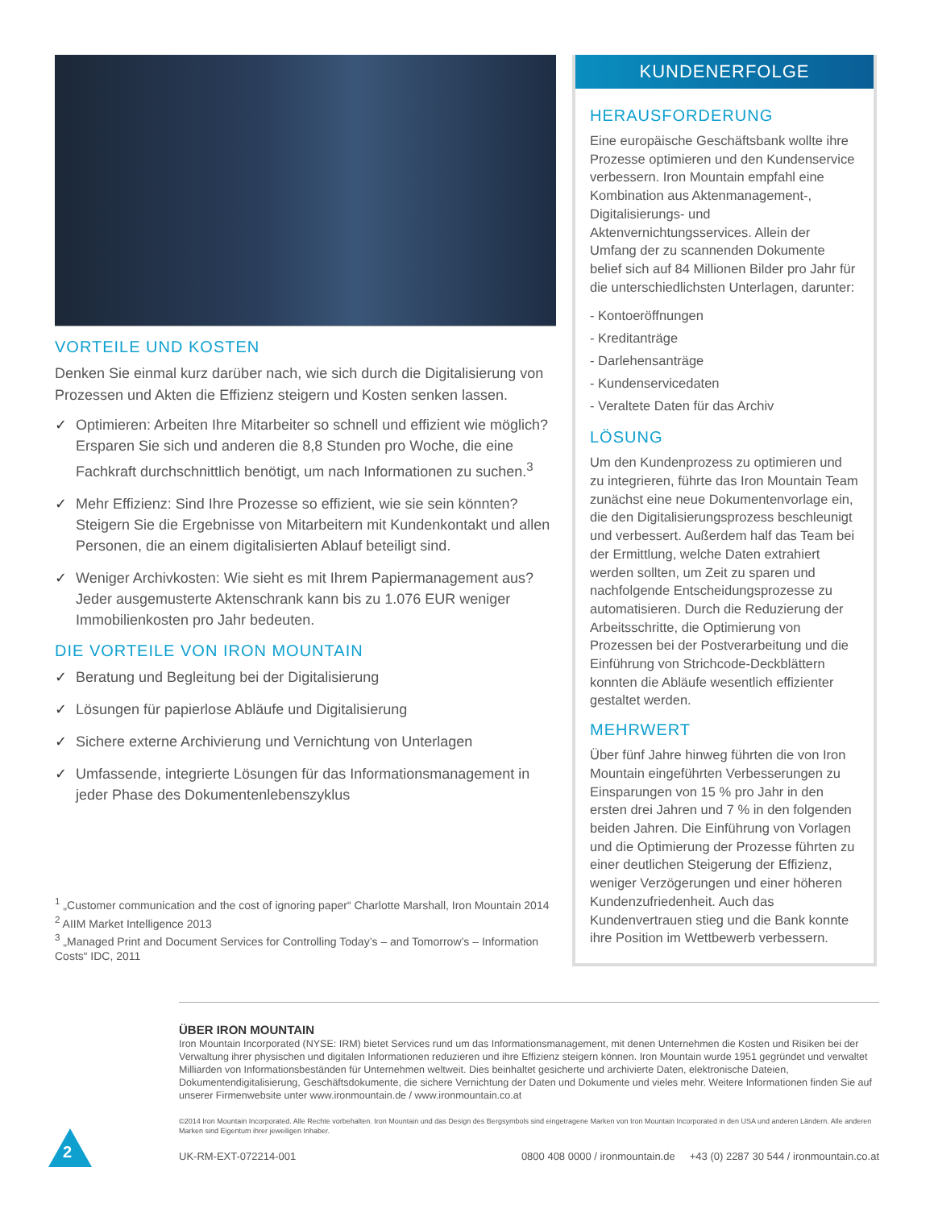VORTEILE UND KOSTEN
Denken Sie einmal kurz darüber nach, wie sich durch die Digitalisierung von Prozessen und Akten die Effizienz steigern und Kosten senken lassen.
✓ Optimieren: Arbeiten Ihre Mitarbeiter so schnell und effizient wie möglich? Ersparen Sie sich und anderen die 8,8 Stunden pro Woche, die eine Fachkraft durchschnittlich benötigt, um nach Informationen zu suchen.<sup>3</sup>
✓ Mehr Effizienz: Sind Ihre Prozesse so effizient, wie sie sein könnten? Steigern Sie die Ergebnisse von Mitarbeitern mit Kundenkontakt und allen Personen, die an einem digitalisierten Ablauf beteiligt sind.
✓ Weniger Archivkosten: Wie sieht es mit Ihrem Papiermanagement aus? Jeder ausgemusterte Aktenschrank kann bis zu 1.076 EUR weniger Immobilienkosten pro Jahr bedeuten.
DIE VORTEILE VON IRON MOUNTAIN
✓ Beratung und Begleitung bei der Digitalisierung
✓ Lösungen für papierlose Abläufe und Digitalisierung
✓ Sichere externe Archivierung und Vernichtung von Unterlagen
✓ Umfassende, integrierte Lösungen für das Informationsmanagement in jeder Phase des Dokumentenlebenszyklus
<sup>1</sup> „Customer communication and the cost of ignoring paper“ Charlotte Marshall, Iron Mountain 2014
<sup>2</sup> AIIM Market Intelligence 2013
<sup>3</sup> „Managed Print and Document Services for Controlling Today’s – and Tomorrow’s – Information Costs“ IDC, 2011
KUNDENERFOLGE
HERAUSFORDERUNG
Eine europäische Geschäftsbank wollte ihre Prozesse optimieren und den Kundenservice verbessern. Iron Mountain empfahl eine Kombination aus Aktenmanagement-, Digitalisierungs- und Aktenvernichtungsservices. Allein der Umfang der zu scannenden Dokumente belief sich auf 84 Millionen Bilder pro Jahr für die unterschiedlichsten Unterlagen, darunter:
- Kontoeröffnungen
- Kreditanträge
- Darlehensanträge
- Kundenservicedaten
- Veraltete Daten für das Archiv
LÖSUNG
Um den Kundenprozess zu optimieren und zu integrieren, führte das Iron Mountain Team zunächst eine neue Dokumentenvorlage ein, die den Digitalisierungsprozess beschleunigt und verbessert. Außerdem half das Team bei der Ermittlung, welche Daten extrahiert werden sollten, um Zeit zu sparen und nachfolgende Entscheidungsprozesse zu automatisieren. Durch die Reduzierung der Arbeitsschritte, die Optimierung von Prozessen bei der Postverarbeitung und die Einführung von Strichcode-Deckblättern konnten die Abläufe wesentlich effizienter gestaltet werden.
MEHRWERT
Über fünf Jahre hinweg führten die von Iron Mountain eingeführten Verbesserungen zu Einsparungen von 15 % pro Jahr in den ersten drei Jahren und 7 % in den folgenden beiden Jahren. Die Einführung von Vorlagen und die Optimierung der Prozesse führten zu einer deutlichen Steigerung der Effizienz, weniger Verzögerungen und einer höheren Kundenzufriedenheit. Auch das Kundenvertrauen stieg und die Bank konnte ihre Position im Wettbewerb verbessern.
ÜBER IRON MOUNTAIN
Iron Mountain Incorporated (NYSE: IRM) bietet Services rund um das Informationsmanagement, mit denen Unternehmen die Kosten und Risiken bei der Verwaltung ihrer physischen und digitalen Informationen reduzieren und ihre Effizienz steigern können. Iron Mountain wurde 1951 gegründet und verwaltet Milliarden von Informationsbeständen für Unternehmen weltweit. Dies beinhaltet gesicherte und archivierte Daten, elektronische Dateien, Dokumentendigitalisierung, Geschäftsdokumente, die sichere Vernichtung der Daten und Dokumente und vieles mehr. Weitere Informationen finden Sie auf unserer Firmenwebsite unter www.ironmountain.de / www.ironmountain.co.at
©2014 Iron Mountain Incorporated. Alle Rechte vorbehalten. Iron Mountain und das Design des Bergsymbols sind eingetragene Marken von Iron Mountain Incorporated in den USA und anderen Ländern. Alle anderen Marken sind Eigentum ihrer jeweiligen Inhaber.
UK-RM-EXT-072214-001 0800 408 0000 / ironmountain.de +43 (0) 2287 30 544 / ironmountain.co.at
2